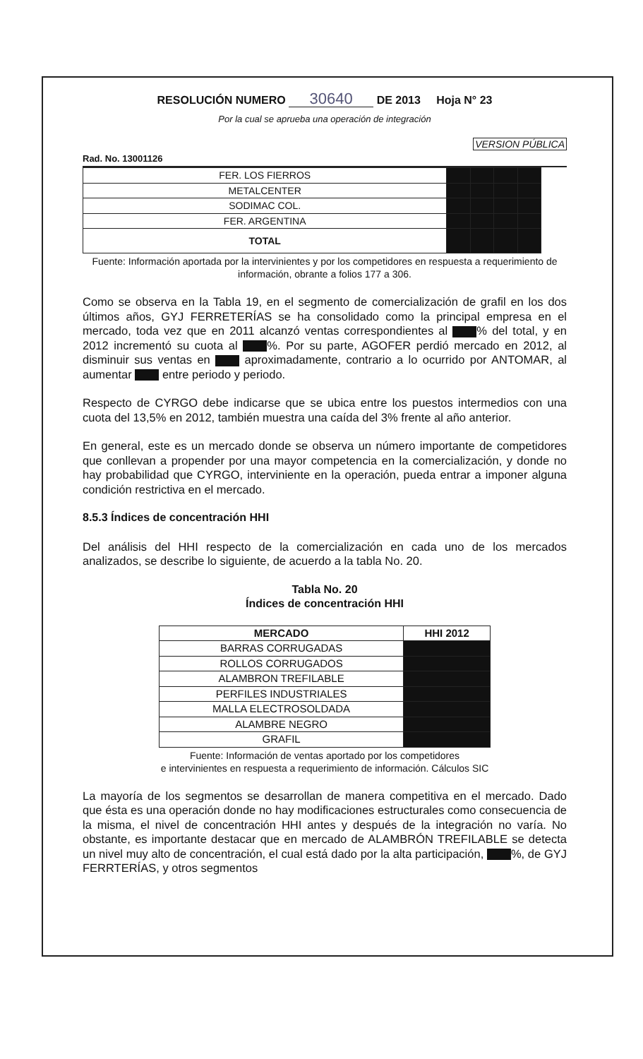RESOLUCIÓN NUMERO 30640 DE 2013 Hoja N° 23
Por la cual se aprueba una operación de integración
VERSION PÚBLICA
Rad. No. 13001126
| FER. LOS FIERROS | | | | |
| METALCENTER | | | | |
| SODIMAC COL. | | | | |
| FER. ARGENTINA | | | | |
| TOTAL | | | | |
Fuente: Información aportada por la intervinientes y por los competidores en respuesta a requerimiento de información, obrante a folios 177 a 306.
Como se observa en la Tabla 19, en el segmento de comercialización de grafil en los dos últimos años, GYJ FERRETERÍAS se ha consolidado como la principal empresa en el mercado, toda vez que en 2011 alcanzó ventas correspondientes al % del total, y en 2012 incrementó su cuota al %. Por su parte, AGOFER perdió mercado en 2012, al disminuir sus ventas en aproximadamente, contrario a lo ocurrido por ANTOMAR, al aumentar entre periodo y periodo.
Respecto de CYRGO debe indicarse que se ubica entre los puestos intermedios con una cuota del 13,5% en 2012, también muestra una caída del 3% frente al año anterior.
En general, este es un mercado donde se observa un número importante de competidores que conllevan a propender por una mayor competencia en la comercialización, y donde no hay probabilidad que CYRGO, interviniente en la operación, pueda entrar a imponer alguna condición restrictiva en el mercado.
8.5.3 Índices de concentración HHI
Del análisis del HHI respecto de la comercialización en cada uno de los mercados analizados, se describe lo siguiente, de acuerdo a la tabla No. 20.
Tabla No. 20
Índices de concentración HHI
| MERCADO | HHI 2012 |
| --- | --- |
| BARRAS CORRUGADAS | |
| ROLLOS CORRUGADOS | |
| ALAMBRON TREFILABLE | |
| PERFILES INDUSTRIALES | |
| MALLA ELECTROSOLDADA | |
| ALAMBRE NEGRO | |
| GRAFIL | |
Fuente: Información de ventas aportado por los competidores
e intervinientes en respuesta a requerimiento de información. Cálculos SIC
La mayoría de los segmentos se desarrollan de manera competitiva en el mercado. Dado que ésta es una operación donde no hay modificaciones estructurales como consecuencia de la misma, el nivel de concentración HHI antes y después de la integración no varía. No obstante, es importante destacar que en mercado de ALAMBRÓN TREFILABLE se detecta un nivel muy alto de concentración, el cual está dado por la alta participación, %, de GYJ FERRTERÍAS, y otros segmentos